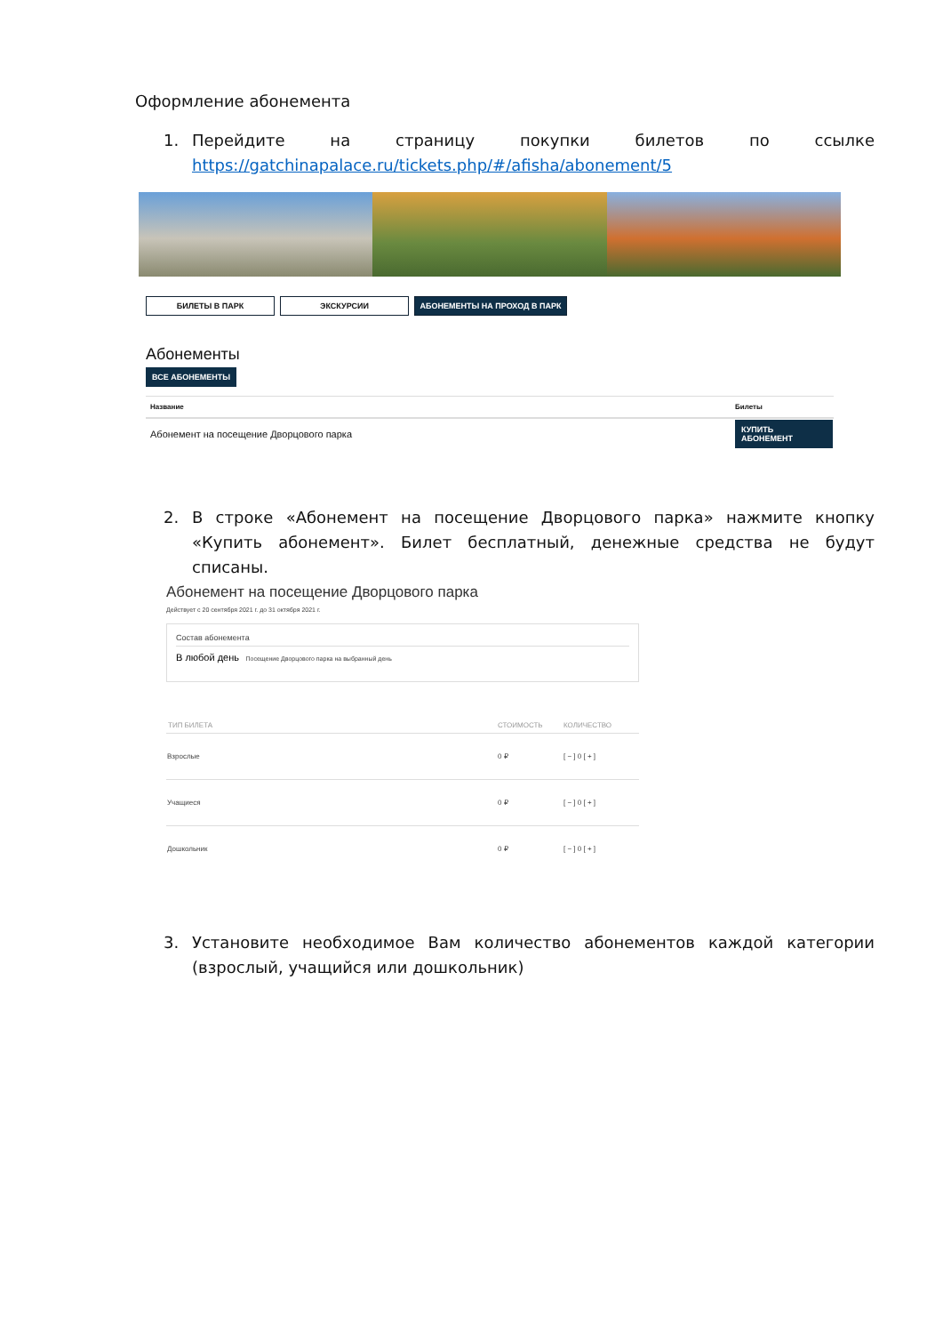Оформление абонемента
1. Перейдите на страницу покупки билетов по ссылке https://gatchinapalace.ru/tickets.php/#/afisha/abonement/5
БИЛЕТЫ В ПАРК ЭКСКУРСИИ АБОНЕМЕНТЫ НА ПРОХОД В ПАРК
Абонементы
ВСЕ АБОНЕМЕНТЫ
| Название | Билеты |
| --- | --- |
| Абонемент на посещение Дворцового парка | КУПИТЬ АБОНЕМЕНТ |
2. В строке «Абонемент на посещение Дворцового парка» нажмите кнопку «Купить абонемент». Билет бесплатный, денежные средства не будут списаны.
Абонемент на посещение Дворцового парка
Действует с 20 сентября 2021 г. до 31 октября 2021 г.
Состав абонемента
В любой день Посещение Дворцового парка на выбранный день
| ТИП БИЛЕТА | СТОИМОСТЬ | КОЛИЧЕСТВО |
| --- | --- | --- |
| Взрослые | 0 ₽ | [ − ] 0 [ + ] |
| Учащиеся | 0 ₽ | [ − ] 0 [ + ] |
| Дошкольник | 0 ₽ | [ − ] 0 [ + ] |
3. Установите необходимое Вам количество абонементов каждой категории (взрослый, учащийся или дошкольник)